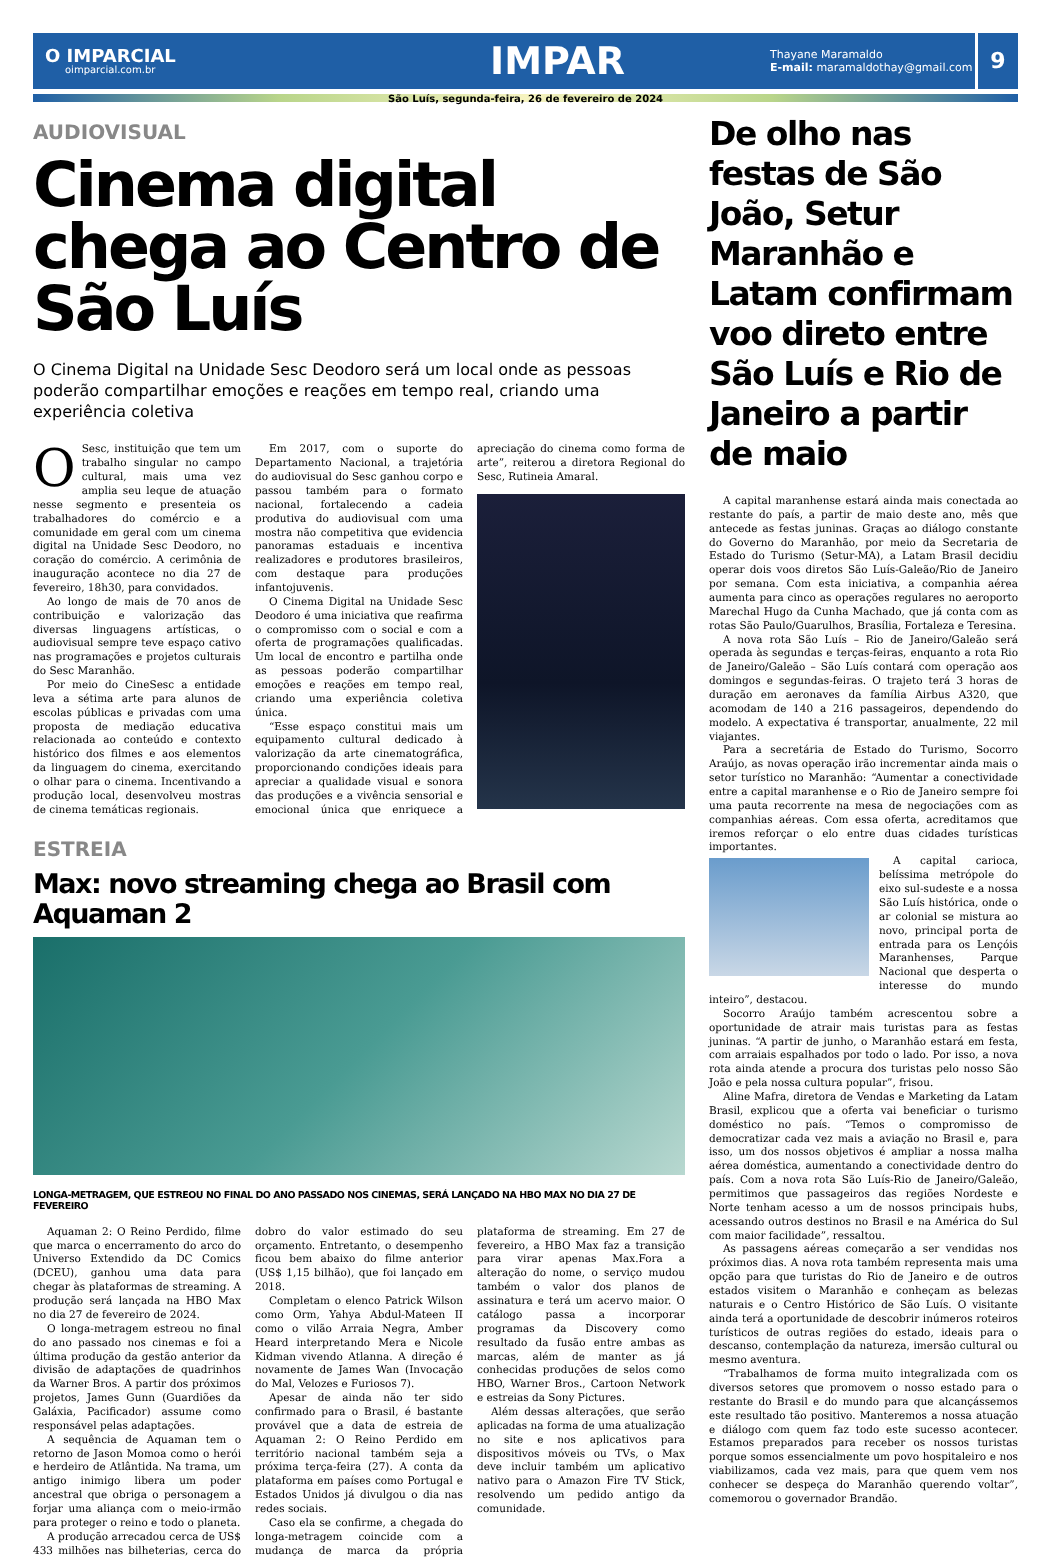O IMPARCIAL
oimparcial.com.br
IMPAR
Thayane Maramaldo
E-mail: maramaldothay@gmail.com
9
São Luís, segunda-feira, 26 de fevereiro de 2024
AUDIOVISUAL
Cinema digital chega ao Centro de São Luís
O Cinema Digital na Unidade Sesc Deodoro será um local onde as pessoas poderão compartilhar emoções e reações em tempo real, criando uma experiência coletiva
OSesc, instituição que tem um trabalho singular no campo cultural, mais uma vez amplia seu leque de atuação nesse segmento e presenteia os trabalhadores do comércio e a comunidade em geral com um cinema digital na Unidade Sesc Deodoro, no coração do comércio. A cerimônia de inauguração acontece no dia 27 de fevereiro, 18h30, para convidados.
Ao longo de mais de 70 anos de contribuição e valorização das diversas linguagens artísticas, o audiovisual sempre teve espaço cativo nas programações e projetos culturais do Sesc Maranhão.
Por meio do CineSesc a entidade leva a sétima arte para alunos de escolas públicas e privadas com uma proposta de mediação educativa relacionada ao conteúdo e contexto histórico dos filmes e aos elementos da linguagem do cinema, exercitando o olhar para o cinema. Incentivando a produção local, desenvolveu mostras de cinema temáticas regionais.
Em 2017, com o suporte do Departamento Nacional, a trajetória do audiovisual do Sesc ganhou corpo e passou também para o formato nacional, fortalecendo a cadeia produtiva do audiovisual com uma mostra não competitiva que evidencia panoramas estaduais e incentiva realizadores e produtores brasileiros, com destaque para produções infantojuvenis.
O Cinema Digital na Unidade Sesc Deodoro é uma iniciativa que reafirma o compromisso com o social e com a oferta de programações qualificadas. Um local de encontro e partilha onde as pessoas poderão compartilhar emoções e reações em tempo real, criando uma experiência coletiva única.
“Esse espaço constitui mais um equipamento cultural dedicado à valorização da arte cinematográfica, proporcionando condições ideais para apreciar a qualidade visual e sonora das produções e a vivência sensorial e emocional única que enriquece a apreciação do cinema como forma de arte”, reiterou a diretora Regional do Sesc, Rutineia Amaral.
ESTREIA
Max: novo streaming chega ao Brasil com Aquaman 2
LONGA-METRAGEM, QUE ESTREOU NO FINAL DO ANO PASSADO NOS CINEMAS, SERÁ LANÇADO NA HBO MAX NO DIA 27 DE FEVEREIRO
Aquaman 2: O Reino Perdido, filme que marca o encerramento do arco do Universo Extendido da DC Comics (DCEU), ganhou uma data para chegar às plataformas de streaming. A produção será lançada na HBO Max no dia 27 de fevereiro de 2024.
O longa-metragem estreou no final do ano passado nos cinemas e foi a última produção da gestão anterior da divisão de adaptações de quadrinhos da Warner Bros. A partir dos próximos projetos, James Gunn (Guardiões da Galáxia, Pacificador) assume como responsável pelas adaptações.
A sequência de Aquaman tem o retorno de Jason Momoa como o herói e herdeiro de Atlântida. Na trama, um antigo inimigo libera um poder ancestral que obriga o personagem a forjar uma aliança com o meio-irmão para proteger o reino e todo o planeta.
A produção arrecadou cerca de US$ 433 milhões nas bilheterias, cerca do dobro do valor estimado do seu orçamento. Entretanto, o desempenho ficou bem abaixo do filme anterior (US$ 1,15 bilhão), que foi lançado em 2018.
Completam o elenco Patrick Wilson como Orm, Yahya Abdul-Mateen II como o vilão Arraia Negra, Amber Heard interpretando Mera e Nicole Kidman vivendo Atlanna. A direção é novamente de James Wan (Invocação do Mal, Velozes e Furiosos 7).
Apesar de ainda não ter sido confirmado para o Brasil, é bastante provável que a data de estreia de Aquaman 2: O Reino Perdido em território nacional também seja a próxima terça-feira (27). A conta da plataforma em países como Portugal e Estados Unidos já divulgou o dia nas redes sociais.
Caso ela se confirme, a chegada do longa-metragem coincide com a mudança de marca da própria plataforma de streaming. Em 27 de fevereiro, a HBO Max faz a transição para virar apenas Max.Fora a alteração do nome, o serviço mudou também o valor dos planos de assinatura e terá um acervo maior. O catálogo passa a incorporar programas da Discovery como resultado da fusão entre ambas as marcas, além de manter as já conhecidas produções de selos como HBO, Warner Bros., Cartoon Network e estreias da Sony Pictures.
Além dessas alterações, que serão aplicadas na forma de uma atualização no site e nos aplicativos para dispositivos móveis ou TVs, o Max deve incluir também um aplicativo nativo para o Amazon Fire TV Stick, resolvendo um pedido antigo da comunidade.
De olho nas festas de São João, Setur Maranhão e Latam confirmam voo direto entre São Luís e Rio de Janeiro a partir de maio
A capital maranhense estará ainda mais conectada ao restante do país, a partir de maio deste ano, mês que antecede as festas juninas. Graças ao diálogo constante do Governo do Maranhão, por meio da Secretaria de Estado do Turismo (Setur-MA), a Latam Brasil decidiu operar dois voos diretos São Luís-Galeão/Rio de Janeiro por semana. Com esta iniciativa, a companhia aérea aumenta para cinco as operações regulares no aeroporto Marechal Hugo da Cunha Machado, que já conta com as rotas São Paulo/Guarulhos, Brasília, Fortaleza e Teresina.
A nova rota São Luís – Rio de Janeiro/Galeão será operada às segundas e terças-feiras, enquanto a rota Rio de Janeiro/Galeão – São Luís contará com operação aos domingos e segundas-feiras. O trajeto terá 3 horas de duração em aeronaves da família Airbus A320, que acomodam de 140 a 216 passageiros, dependendo do modelo. A expectativa é transportar, anualmente, 22 mil viajantes.
Para a secretária de Estado do Turismo, Socorro Araújo, as novas operação irão incrementar ainda mais o setor turístico no Maranhão: “Aumentar a conectividade entre a capital maranhense e o Rio de Janeiro sempre foi uma pauta recorrente na mesa de negociações com as companhias aéreas. Com essa oferta, acreditamos que iremos reforçar o elo entre duas cidades turísticas importantes.
A capital carioca, belíssima metrópole do eixo sul-sudeste e a nossa São Luís histórica, onde o ar colonial se mistura ao novo, principal porta de entrada para os Lençóis Maranhenses, Parque Nacional que desperta o interesse do mundo inteiro”, destacou.
Socorro Araújo também acrescentou sobre a oportunidade de atrair mais turistas para as festas juninas. “A partir de junho, o Maranhão estará em festa, com arraiais espalhados por todo o lado. Por isso, a nova rota ainda atende a procura dos turistas pelo nosso São João e pela nossa cultura popular”, frisou.
Aline Mafra, diretora de Vendas e Marketing da Latam Brasil, explicou que a oferta vai beneficiar o turismo doméstico no país. “Temos o compromisso de democratizar cada vez mais a aviação no Brasil e, para isso, um dos nossos objetivos é ampliar a nossa malha aérea doméstica, aumentando a conectividade dentro do país. Com a nova rota São Luís-Rio de Janeiro/Galeão, permitimos que passageiros das regiões Nordeste e Norte tenham acesso a um de nossos principais hubs, acessando outros destinos no Brasil e na América do Sul com maior facilidade”, ressaltou.
As passagens aéreas começarão a ser vendidas nos próximos dias. A nova rota também representa mais uma opção para que turistas do Rio de Janeiro e de outros estados visitem o Maranhão e conheçam as belezas naturais e o Centro Histórico de São Luís. O visitante ainda terá a oportunidade de descobrir inúmeros roteiros turísticos de outras regiões do estado, ideais para o descanso, contemplação da natureza, imersão cultural ou mesmo aventura.
“Trabalhamos de forma muito integralizada com os diversos setores que promovem o nosso estado para o restante do Brasil e do mundo para que alcançássemos este resultado tão positivo. Manteremos a nossa atuação e diálogo com quem faz todo este sucesso acontecer. Estamos preparados para receber os nossos turistas porque somos essencialmente um povo hospitaleiro e nos viabilizamos, cada vez mais, para que quem vem nos conhecer se despeça do Maranhão querendo voltar”, comemorou o governador Brandão.